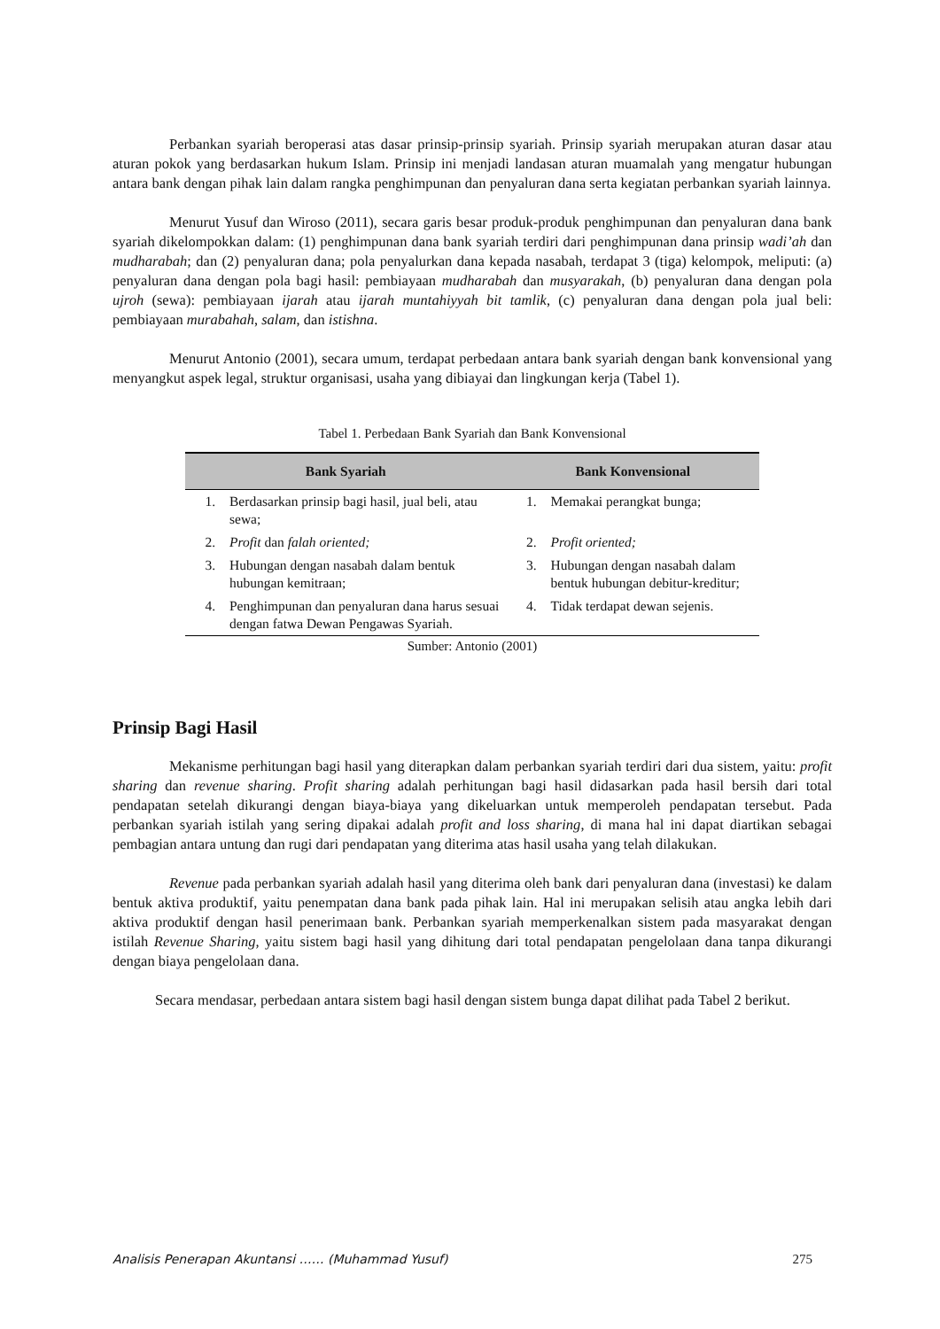Perbankan syariah beroperasi atas dasar prinsip-prinsip syariah. Prinsip syariah merupakan aturan dasar atau aturan pokok yang berdasarkan hukum Islam. Prinsip ini menjadi landasan aturan muamalah yang mengatur hubungan antara bank dengan pihak lain dalam rangka penghimpunan dan penyaluran dana serta kegiatan perbankan syariah lainnya.
Menurut Yusuf dan Wiroso (2011), secara garis besar produk-produk penghimpunan dan penyaluran dana bank syariah dikelompokkan dalam: (1) penghimpunan dana bank syariah terdiri dari penghimpunan dana prinsip wadi’ah dan mudharabah; dan (2) penyaluran dana; pola penyalurkan dana kepada nasabah, terdapat 3 (tiga) kelompok, meliputi: (a) penyaluran dana dengan pola bagi hasil: pembiayaan mudharabah dan musyarakah, (b) penyaluran dana dengan pola ujroh (sewa): pembiayaan ijarah atau ijarah muntahiyyah bit tamlik, (c) penyaluran dana dengan pola jual beli: pembiayaan murabahah, salam, dan istishna.
Menurut Antonio (2001), secara umum, terdapat perbedaan antara bank syariah dengan bank konvensional yang menyangkut aspek legal, struktur organisasi, usaha yang dibiayai dan lingkungan kerja (Tabel 1).
Tabel 1. Perbedaan Bank Syariah dan Bank Konvensional
| Bank Syariah | | Bank Konvensional | |
| --- | --- | --- | --- |
| 1. | Berdasarkan prinsip bagi hasil, jual beli, atau sewa; | 1. | Memakai perangkat bunga; |
| 2. | Profit dan falah oriented; | 2. | Profit oriented; |
| 3. | Hubungan dengan nasabah dalam bentuk hubungan kemitraan; | 3. | Hubungan dengan nasabah dalam bentuk hubungan debitur-kreditur; |
| 4. | Penghimpunan dan penyaluran dana harus sesuai dengan fatwa Dewan Pengawas Syariah. | 4. | Tidak terdapat dewan sejenis. |
Sumber: Antonio (2001)
Prinsip Bagi Hasil
Mekanisme perhitungan bagi hasil yang diterapkan dalam perbankan syariah terdiri dari dua sistem, yaitu: profit sharing dan revenue sharing. Profit sharing adalah perhitungan bagi hasil didasarkan pada hasil bersih dari total pendapatan setelah dikurangi dengan biaya-biaya yang dikeluarkan untuk memperoleh pendapatan tersebut. Pada perbankan syariah istilah yang sering dipakai adalah profit and loss sharing, di mana hal ini dapat diartikan sebagai pembagian antara untung dan rugi dari pendapatan yang diterima atas hasil usaha yang telah dilakukan.
Revenue pada perbankan syariah adalah hasil yang diterima oleh bank dari penyaluran dana (investasi) ke dalam bentuk aktiva produktif, yaitu penempatan dana bank pada pihak lain. Hal ini merupakan selisih atau angka lebih dari aktiva produktif dengan hasil penerimaan bank. Perbankan syariah memperkenalkan sistem pada masyarakat dengan istilah Revenue Sharing, yaitu sistem bagi hasil yang dihitung dari total pendapatan pengelolaan dana tanpa dikurangi dengan biaya pengelolaan dana.
Secara mendasar, perbedaan antara sistem bagi hasil dengan sistem bunga dapat dilihat pada Tabel 2 berikut.
Analisis Penerapan Akuntansi …… (Muhammad Yusuf) 275